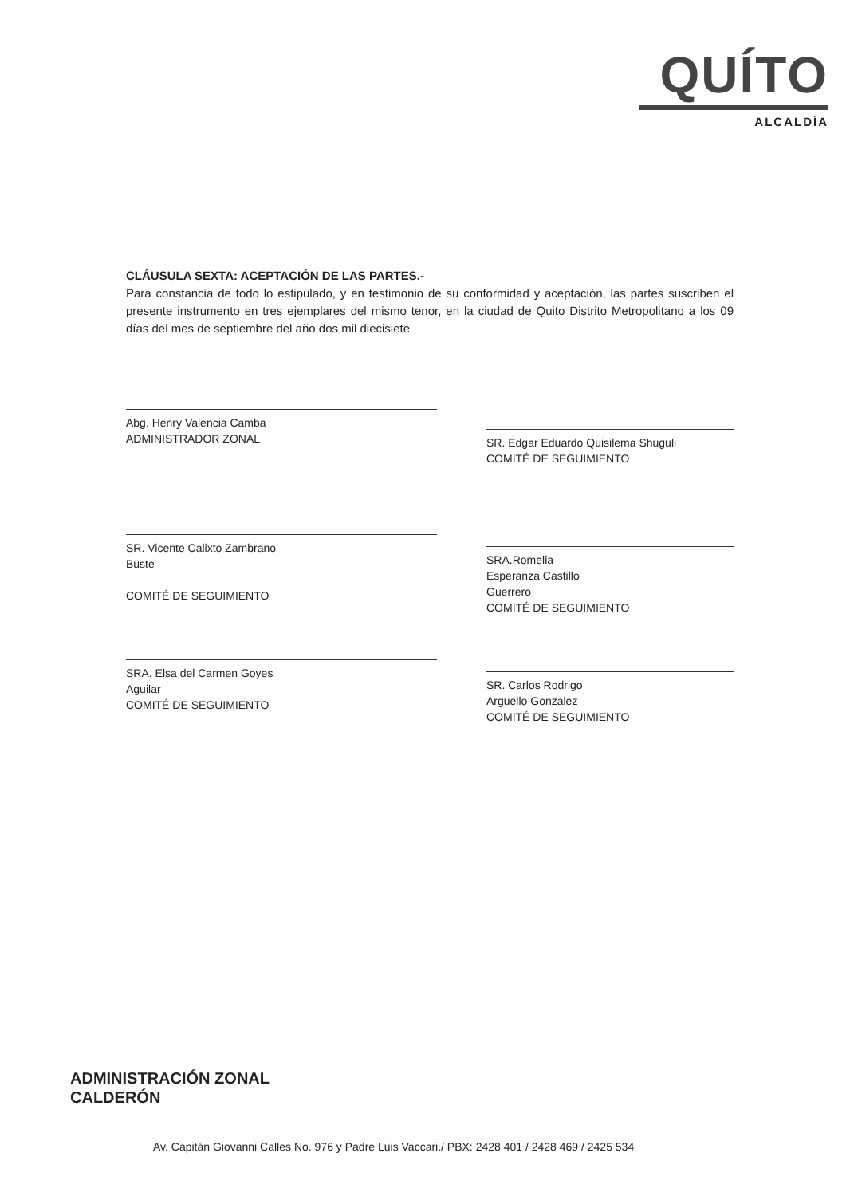QUÍTO
ALCALDÍA
CLÁUSULA SEXTA: ACEPTACIÓN DE LAS PARTES.-
Para constancia de todo lo estipulado, y en testimonio de su conformidad y aceptación, las partes suscriben el presente instrumento en tres ejemplares del mismo tenor, en la ciudad de Quito Distrito Metropolitano a los 09 días del mes de septiembre del año dos mil diecisiete
Abg. Henry Valencia Camba
ADMINISTRADOR ZONAL
SR. Vicente Calixto Zambrano
Buste
COMITÉ DE SEGUIMIENTO
SRA. Elsa del Carmen Goyes
Aguilar
COMITÉ DE SEGUIMIENTO
SR. Edgar Eduardo Quisilema Shuguli
COMITÉ DE SEGUIMIENTO
SRA.Romelia
Esperanza Castillo
Guerrero
COMITÉ DE SEGUIMIENTO
SR. Carlos Rodrigo
Arguello Gonzalez
COMITÉ DE SEGUIMIENTO
ADMINISTRACIÓN ZONAL
CALDERÓN
Av. Capitán Giovanni Calles No. 976 y Padre Luis Vaccari./ PBX: 2428 401 / 2428 469 / 2425 534